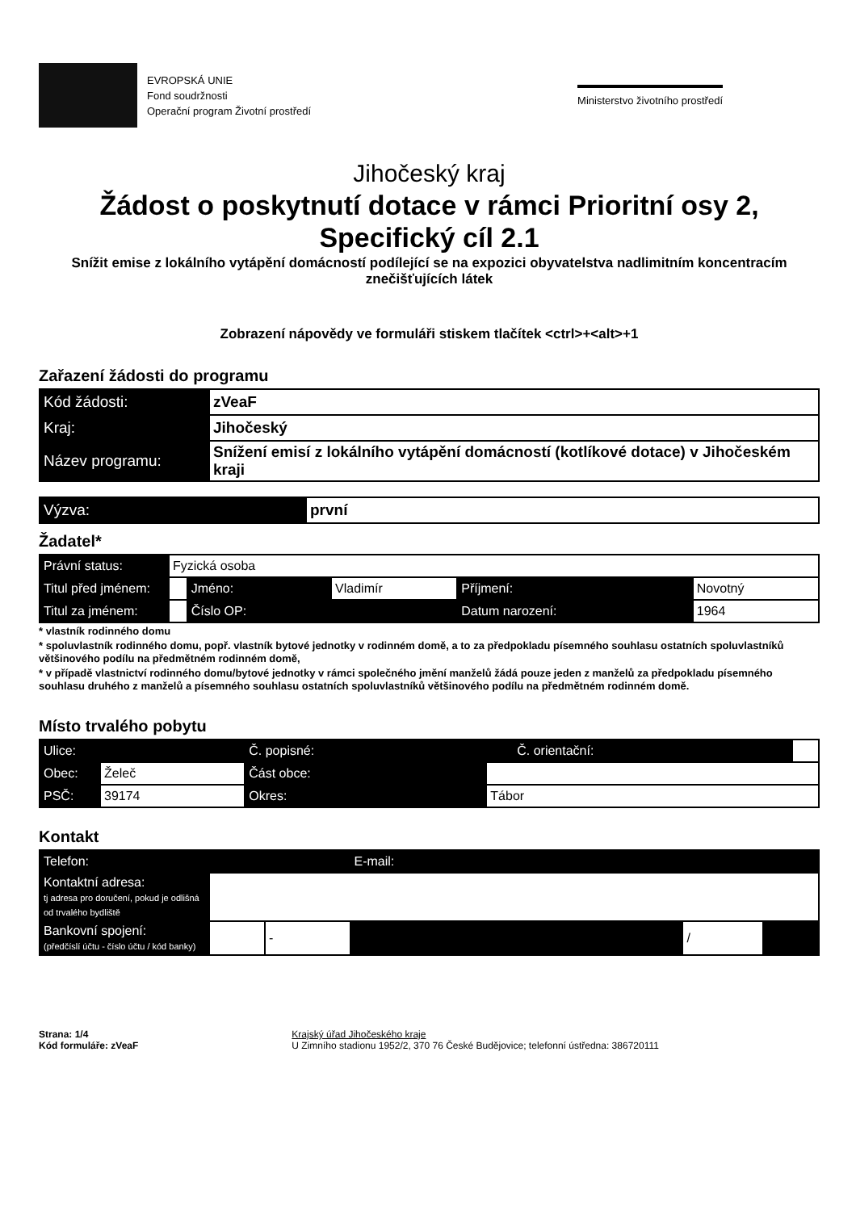EVROPSKÁ UNIE
Fond soudržnosti
Operační program Životní prostředí
Ministerstvo životního prostředí
Jihočeský kraj
Žádost o poskytnutí dotace v rámci Prioritní osy 2,
Specifický cíl 2.1
Snížit emise z lokálního vytápění domácností podílející se na expozici obyvatelstva nadlimitním koncentracím znečišťujících látek
Zobrazení nápovědy ve formuláři stiskem tlačítek <ctrl>+<alt>+1
Zařazení žádosti do programu
| Kód žádosti: | zVeaF |
| Kraj: | Jihočeský |
| Název programu: | Snížení emisí z lokálního vytápění domácností (kotlíkové dotace) v Jihočeském kraji |
| Výzva: | první |
Žadatel*
| Právní status: | Fyzická osoba | | | | |
| Titul před jménem: | | Jméno: | Vladimír | Příjmení: | Novotný |
| Titul za jménem: | | Číslo OP: | | Datum narození: | 1964 |
* vlastník rodinného domu
* spoluvlastník rodinného domu, popř. vlastník bytové jednotky v rodinném domě, a to za předpokladu písemného souhlasu ostatních spoluvlastníků většinového podílu na předmětném rodinném domě,
* v případě vlastnictví rodinného domu/bytové jednotky v rámci společného jmění manželů žádá pouze jeden z manželů za předpokladu písemného souhlasu druhého z manželů a písemného souhlasu ostatních spoluvlastníků většinového podílu na předmětném rodinném domě.
Místo trvalého pobytu
| Ulice: | | Č. popisné: | | Č. orientační: | |
| Obec: | Želeč | Část obce: | | | |
| PSČ: | 39174 | Okres: | Tábor | | |
Kontakt
| Telefon: | | | E-mail: | | | |
| Kontaktní adresa: tj adresa pro doručení, pokud je odlišná od trvalého bydliště | | | | | | |
| Bankovní spojení: (předčíslí účtu - číslo účtu / kód banky) | | - | | | / | |
Strana: 1/4
Kód formuláře: zVeaF
Krajský úřad Jihočeského kraje
U Zimního stadionu 1952/2, 370 76 České Budějovice; telefonní ústředna: 386720111